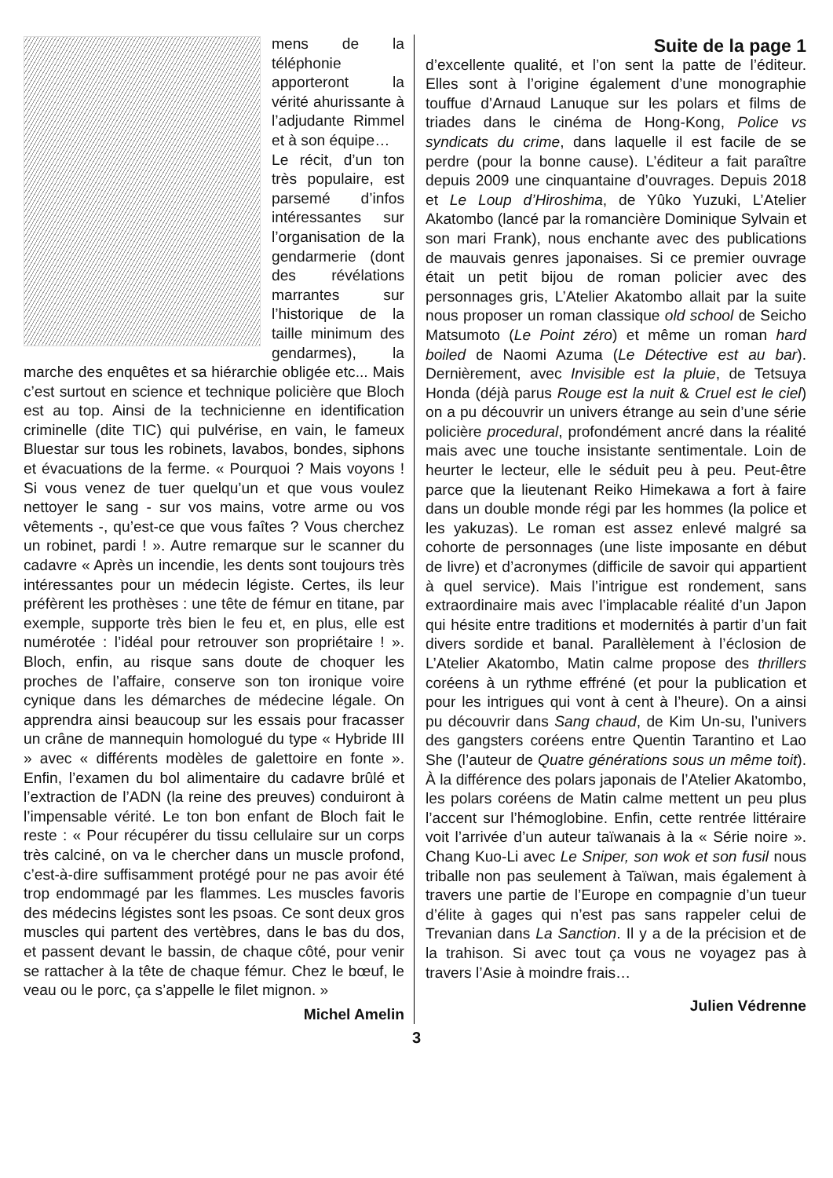mens de la téléphonie apporteront la vérité ahurissante à l’adjudante Rimmel et à son équipe…
Le récit, d’un ton très populaire, est parsemé d’infos intéressantes sur l’organisation de la gendarmerie (dont des révélations marrantes sur l’historique de la taille minimum des gendarmes), la marche des enquêtes et sa hiérarchie obligée etc... Mais c’est surtout en science et technique policière que Bloch est au top. Ainsi de la technicienne en identification criminelle (dite TIC) qui pulvérise, en vain, le fameux Bluestar sur tous les robinets, lavabos, bondes, siphons et évacuations de la ferme. « Pourquoi ? Mais voyons ! Si vous venez de tuer quelqu’un et que vous voulez nettoyer le sang - sur vos mains, votre arme ou vos vêtements -, qu’est-ce que vous faîtes ? Vous cherchez un robinet, pardi ! ». Autre remarque sur le scanner du cadavre « Après un incendie, les dents sont toujours très intéressantes pour un médecin légiste. Certes, ils leur préfèrent les prothèses : une tête de fémur en titane, par exemple, supporte très bien le feu et, en plus, elle est numérotée : l’idéal pour retrouver son propriétaire ! ». Bloch, enfin, au risque sans doute de choquer les proches de l’affaire, conserve son ton ironique voire cynique dans les démarches de médecine légale. On apprendra ainsi beaucoup sur les essais pour fracasser un crâne de mannequin homologué du type « Hybride III » avec « différents modèles de galettoire en fonte ». Enfin, l’examen du bol alimentaire du cadavre brûlé et l’extraction de l’ADN (la reine des preuves) conduiront à l’impensable vérité. Le ton bon enfant de Bloch fait le reste : « Pour récupérer du tissu cellulaire sur un corps très calciné, on va le chercher dans un muscle profond, c’est-à-dire suffisamment protégé pour ne pas avoir été trop endommagé par les flammes. Les muscles favoris des médecins légistes sont les psoas. Ce sont deux gros muscles qui partent des vertèbres, dans le bas du dos, et passent devant le bassin, de chaque côté, pour venir se rattacher à la tête de chaque fémur. Chez le bœuf, le veau ou le porc, ça s’appelle le filet mignon. »
Michel Amelin
Suite de la page 1
d’excellente qualité, et l’on sent la patte de l’éditeur. Elles sont à l’origine également d’une monographie touffue d’Arnaud Lanuque sur les polars et films de triades dans le cinéma de Hong-Kong, Police vs syndicats du crime, dans laquelle il est facile de se perdre (pour la bonne cause). L’éditeur a fait paraître depuis 2009 une cinquantaine d’ouvrages. Depuis 2018 et Le Loup d’Hiroshima, de Yûko Yuzuki, L’Atelier Akatombo (lancé par la romancière Dominique Sylvain et son mari Frank), nous enchante avec des publications de mauvais genres japonaises. Si ce premier ouvrage était un petit bijou de roman policier avec des personnages gris, L’Atelier Akatombo allait par la suite nous proposer un roman classique old school de Seicho Matsumoto (Le Point zéro) et même un roman hard boiled de Naomi Azuma (Le Détective est au bar). Dernièrement, avec Invisible est la pluie, de Tetsuya Honda (déjà parus Rouge est la nuit & Cruel est le ciel) on a pu découvrir un univers étrange au sein d’une série policière procedural, profondément ancré dans la réalité mais avec une touche insistante sentimentale. Loin de heurter le lecteur, elle le séduit peu à peu. Peut-être parce que la lieutenant Reiko Himekawa a fort à faire dans un double monde régi par les hommes (la police et les yakuzas). Le roman est assez enlevé malgré sa cohorte de personnages (une liste imposante en début de livre) et d’acronymes (difficile de savoir qui appartient à quel service). Mais l’intrigue est rondement, sans extraordinaire mais avec l’implacable réalité d’un Japon qui hésite entre traditions et modernités à partir d’un fait divers sordide et banal. Parallèlement à l’éclosion de L’Atelier Akatombo, Matin calme propose des thrillers coréens à un rythme effréné (et pour la publication et pour les intrigues qui vont à cent à l’heure). On a ainsi pu découvrir dans Sang chaud, de Kim Un-su, l’univers des gangsters coréens entre Quentin Tarantino et Lao She (l’auteur de Quatre générations sous un même toit). À la différence des polars japonais de l’Atelier Akatombo, les polars coréens de Matin calme mettent un peu plus l’accent sur l’hémoglobine. Enfin, cette rentrée littéraire voit l’arrivée d’un auteur taïwanais à la « Série noire ». Chang Kuo-Li avec Le Sniper, son wok et son fusil nous triballe non pas seulement à Taïwan, mais également à travers une partie de l’Europe en compagnie d’un tueur d’élite à gages qui n’est pas sans rappeler celui de Trevanian dans La Sanction. Il y a de la précision et de la trahison. Si avec tout ça vous ne voyagez pas à travers l’Asie à moindre frais…
Julien Védrenne
3